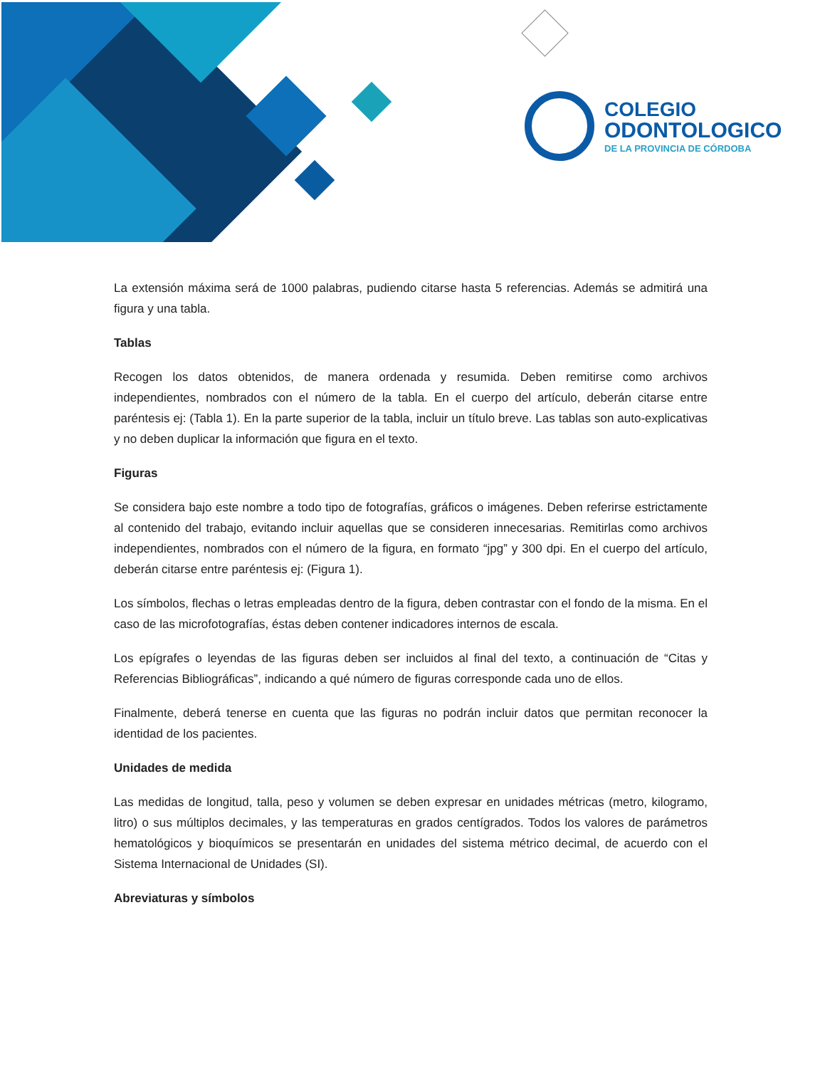COLEGIO
ODONTOLOGICO
DE LA PROVINCIA DE CÓRDOBA
La extensión máxima será de 1000 palabras, pudiendo citarse hasta 5 referencias. Además se admitirá una figura y una tabla.
Tablas
Recogen los datos obtenidos, de manera ordenada y resumida. Deben remitirse como archivos independientes, nombrados con el número de la tabla. En el cuerpo del artículo, deberán citarse entre paréntesis ej: (Tabla 1). En la parte superior de la tabla, incluir un título breve. Las tablas son auto-explicativas y no deben duplicar la información que figura en el texto.
Figuras
Se considera bajo este nombre a todo tipo de fotografías, gráficos o imágenes. Deben referirse estrictamente al contenido del trabajo, evitando incluir aquellas que se consideren innecesarias. Remitirlas como archivos independientes, nombrados con el número de la figura, en formato “jpg” y 300 dpi. En el cuerpo del artículo, deberán citarse entre paréntesis ej: (Figura 1).
Los símbolos, flechas o letras empleadas dentro de la figura, deben contrastar con el fondo de la misma. En el caso de las microfotografías, éstas deben contener indicadores internos de escala.
Los epígrafes o leyendas de las figuras deben ser incluidos al final del texto, a continuación de “Citas y Referencias Bibliográficas”, indicando a qué número de figuras corresponde cada uno de ellos.
Finalmente, deberá tenerse en cuenta que las figuras no podrán incluir datos que permitan reconocer la identidad de los pacientes.
Unidades de medida
Las medidas de longitud, talla, peso y volumen se deben expresar en unidades métricas (metro, kilogramo, litro) o sus múltiplos decimales, y las temperaturas en grados centígrados. Todos los valores de parámetros hematológicos y bioquímicos se presentarán en unidades del sistema métrico decimal, de acuerdo con el Sistema Internacional de Unidades (SI).
Abreviaturas y símbolos